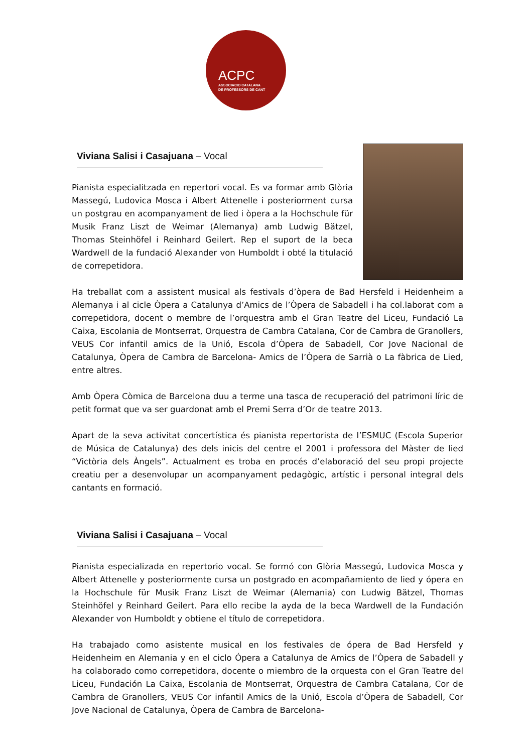ACPC
ASSOCIACIO CATALANA
DE PROFESSORS DE CANT
Viviana Salisi i Casajuana – Vocal
Pianista especialitzada en repertori vocal. Es va formar amb Glòria Massegú, Ludovica Mosca i Albert Attenelle i posteriorment cursa un postgrau en acompanyament de lied i òpera a la Hochschule für Musik Franz Liszt de Weimar (Alemanya) amb Ludwig Bätzel, Thomas Steinhöfel i Reinhard Geilert. Rep el suport de la beca Wardwell de la fundació Alexander von Humboldt i obté la titulació de correpetidora.
Ha treballat com a assistent musical als festivals d’òpera de Bad Hersfeld i Heidenheim a Alemanya i al cicle Òpera a Catalunya d’Amics de l’Òpera de Sabadell i ha col.laborat com a correpetidora, docent o membre de l’orquestra amb el Gran Teatre del Liceu, Fundació La Caixa, Escolania de Montserrat, Orquestra de Cambra Catalana, Cor de Cambra de Granollers, VEUS Cor infantil amics de la Unió, Escola d’Òpera de Sabadell, Cor Jove Nacional de Catalunya, Òpera de Cambra de Barcelona- Amics de l’Òpera de Sarrià o La fàbrica de Lied, entre altres.
Amb Òpera Còmica de Barcelona duu a terme una tasca de recuperació del patrimoni líric de petit format que va ser guardonat amb el Premi Serra d’Or de teatre 2013.
Apart de la seva activitat concertística és pianista repertorista de l’ESMUC (Escola Superior de Música de Catalunya) des dels inicis del centre el 2001 i professora del Màster de lied “Victòria dels Àngels”. Actualment es troba en procés d’elaboració del seu propi projecte creatiu per a desenvolupar un acompanyament pedagògic, artístic i personal integral dels cantants en formació.
Viviana Salisi i Casajuana – Vocal
Pianista especializada en repertorio vocal. Se formó con Glòria Massegú, Ludovica Mosca y Albert Attenelle y posteriormente cursa un postgrado en acompañamiento de lied y ópera en la Hochschule für Musik Franz Liszt de Weimar (Alemania) con Ludwig Bätzel, Thomas Steinhöfel y Reinhard Geilert. Para ello recibe la ayda de la beca Wardwell de la Fundación Alexander von Humboldt y obtiene el título de correpetidora.
Ha trabajado como asistente musical en los festivales de ópera de Bad Hersfeld y Heidenheim en Alemania y en el ciclo Ópera a Catalunya de Amics de l’Òpera de Sabadell y ha colaborado como correpetidora, docente o miembro de la orquesta con el Gran Teatre del Liceu, Fundación La Caixa, Escolania de Montserrat, Orquestra de Cambra Catalana, Cor de Cambra de Granollers, VEUS Cor infantil Amics de la Unió, Escola d’Òpera de Sabadell, Cor Jove Nacional de Catalunya, Òpera de Cambra de Barcelona-